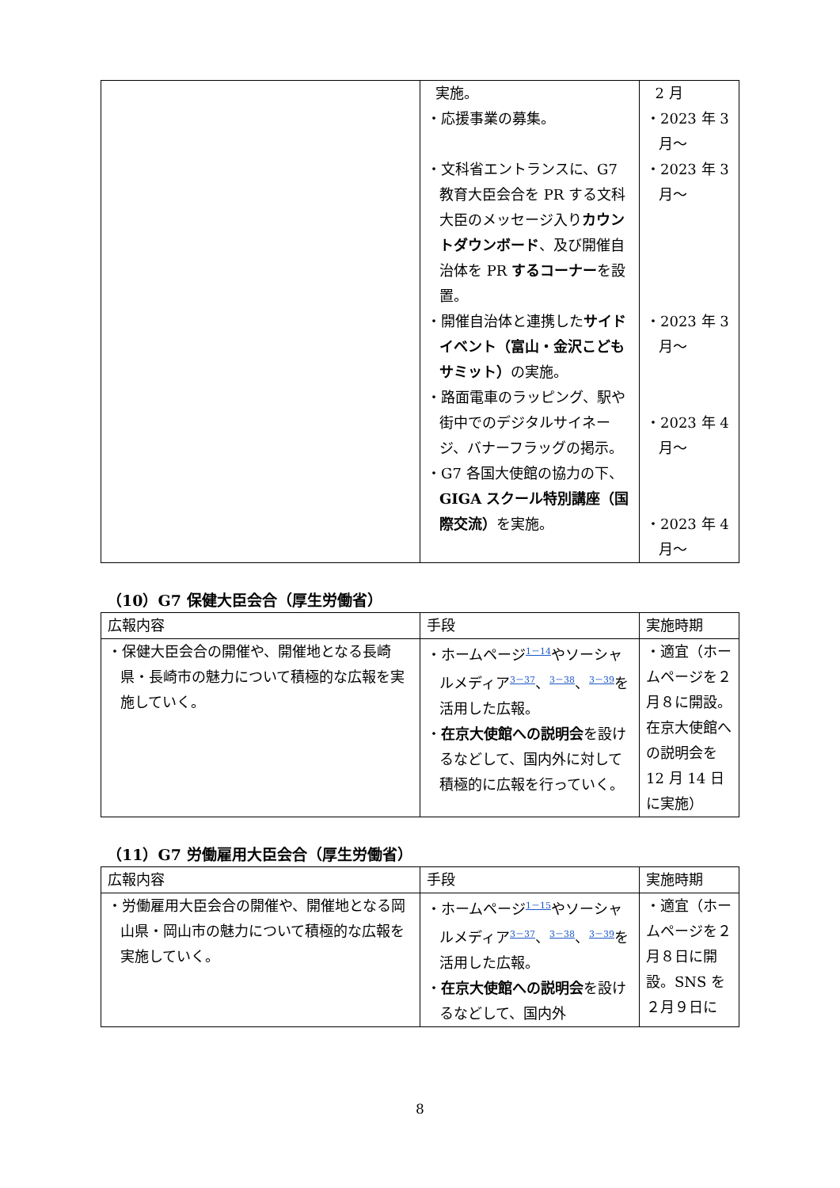| | 実施。 ・応援事業の募集。 ・文科省エントランスに、G7 教育大臣会合を PR する文科大臣のメッセージ入り カウントダウンボード 、及び開催自治体を PR するコーナー を設置。 ・開催自治体と連携した サイドイベント（富山・金沢こどもサミット） の実施。 ・路面電車のラッピング、駅や街中でのデジタルサイネージ、バナーフラッグの掲示。 ・G7 各国大使館の協力の下、 GIGA スクール特別講座（国際交流） を実施。 | 2 月 ・2023 年 3 月～ ・2023 年 3 月～ ・2023 年 3 月～ ・2023 年 4 月～ ・2023 年 4 月～ |
（10）G7 保健大臣会合（厚生労働省）
| 広報内容 | 手段 | 実施時期 |
| --- | --- | --- |
| ・保健大臣会合の開催や、開催地となる長崎県・長崎市の魅力について積極的な広報を実施していく。 | ・ホームページ 1－14 やソーシャルメディア 3－37 、 3－38 、 3－39 を活用した広報。 ・ 在京大使館への説明会 を設けるなどして、国内外に対して積極的に広報を行っていく。 | ・適宜（ホームページを２月８に開設。在京大使館への説明会を 12 月 14 日に実施） |
（11）G7 労働雇用大臣会合（厚生労働省）
| 広報内容 | 手段 | 実施時期 |
| --- | --- | --- |
| ・労働雇用大臣会合の開催や、開催地となる岡山県・岡山市の魅力について積極的な広報を実施していく。 | ・ホームページ 1－15 やソーシャルメディア 3－37 、 3－38 、 3－39 を活用した広報。 ・ 在京大使館への説明会 を設けるなどして、国内外 | ・適宜（ホームページを２月８日に開設。SNS を２月９日に |
8